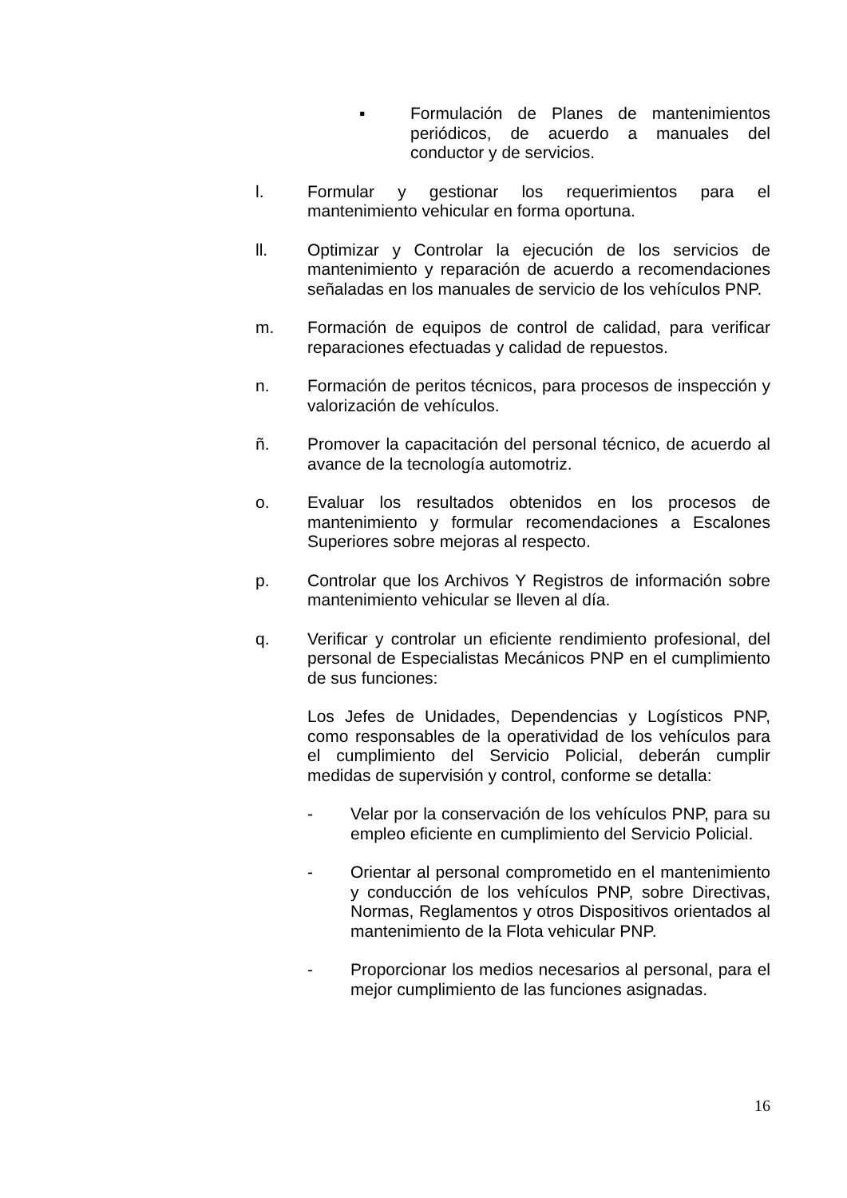▪ Formulación de Planes de mantenimientos periódicos, de acuerdo a manuales del conductor y de servicios.
l. Formular y gestionar los requerimientos para el mantenimiento vehicular en forma oportuna.
ll. Optimizar y Controlar la ejecución de los servicios de mantenimiento y reparación de acuerdo a recomendaciones señaladas en los manuales de servicio de los vehículos PNP.
m. Formación de equipos de control de calidad, para verificar reparaciones efectuadas y calidad de repuestos.
n. Formación de peritos técnicos, para procesos de inspección y valorización de vehículos.
ñ. Promover la capacitación del personal técnico, de acuerdo al avance de la tecnología automotriz.
o. Evaluar los resultados obtenidos en los procesos de mantenimiento y formular recomendaciones a Escalones Superiores sobre mejoras al respecto.
p. Controlar que los Archivos Y Registros de información sobre mantenimiento vehicular se lleven al día.
q. Verificar y controlar un eficiente rendimiento profesional, del personal de Especialistas Mecánicos PNP en el cumplimiento de sus funciones:
Los Jefes de Unidades, Dependencias y Logísticos PNP, como responsables de la operatividad de los vehículos para el cumplimiento del Servicio Policial, deberán cumplir medidas de supervisión y control, conforme se detalla:
- Velar por la conservación de los vehículos PNP, para su empleo eficiente en cumplimiento del Servicio Policial.
- Orientar al personal comprometido en el mantenimiento y conducción de los vehículos PNP, sobre Directivas, Normas, Reglamentos y otros Dispositivos orientados al mantenimiento de la Flota vehicular PNP.
- Proporcionar los medios necesarios al personal, para el mejor cumplimiento de las funciones asignadas.
16